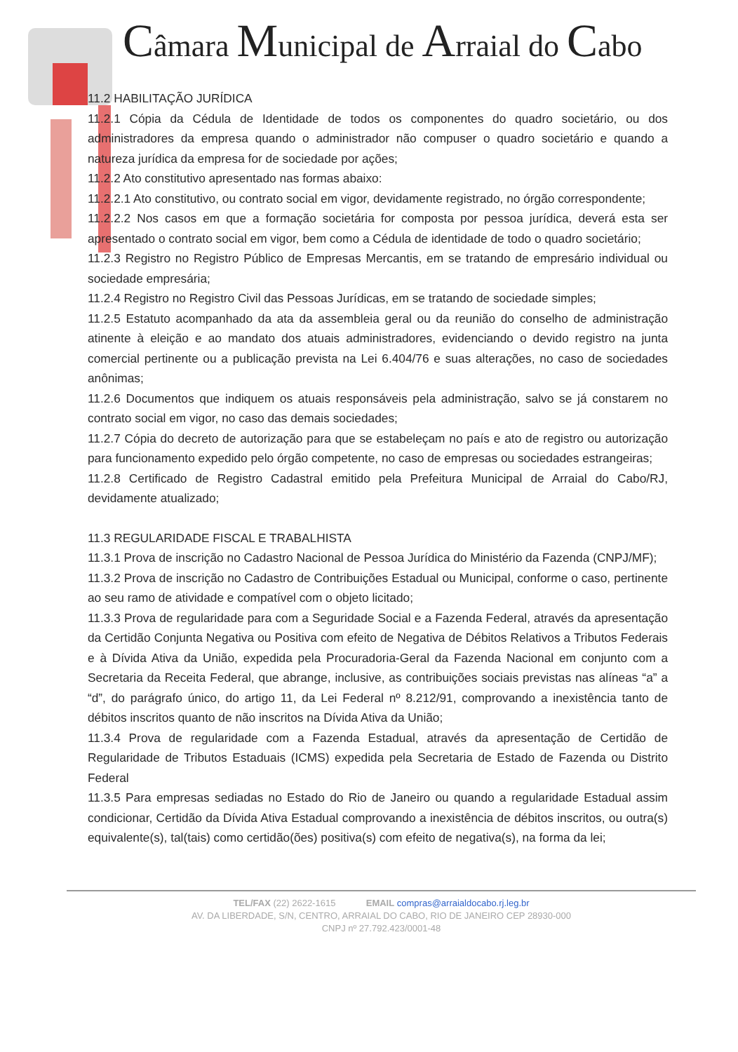Câmara Municipal de Arraial do Cabo
11.2 HABILITAÇÃO JURÍDICA
11.2.1 Cópia da Cédula de Identidade de todos os componentes do quadro societário, ou dos administradores da empresa quando o administrador não compuser o quadro societário e quando a natureza jurídica da empresa for de sociedade por ações;
11.2.2 Ato constitutivo apresentado nas formas abaixo:
11.2.2.1 Ato constitutivo, ou contrato social em vigor, devidamente registrado, no órgão correspondente;
11.2.2.2 Nos casos em que a formação societária for composta por pessoa jurídica, deverá esta ser apresentado o contrato social em vigor, bem como a Cédula de identidade de todo o quadro societário;
11.2.3 Registro no Registro Público de Empresas Mercantis, em se tratando de empresário individual ou sociedade empresária;
11.2.4 Registro no Registro Civil das Pessoas Jurídicas, em se tratando de sociedade simples;
11.2.5 Estatuto acompanhado da ata da assembleia geral ou da reunião do conselho de administração atinente à eleição e ao mandato dos atuais administradores, evidenciando o devido registro na junta comercial pertinente ou a publicação prevista na Lei 6.404/76 e suas alterações, no caso de sociedades anônimas;
11.2.6 Documentos que indiquem os atuais responsáveis pela administração, salvo se já constarem no contrato social em vigor, no caso das demais sociedades;
11.2.7 Cópia do decreto de autorização para que se estabeleçam no país e ato de registro ou autorização para funcionamento expedido pelo órgão competente, no caso de empresas ou sociedades estrangeiras;
11.2.8 Certificado de Registro Cadastral emitido pela Prefeitura Municipal de Arraial do Cabo/RJ, devidamente atualizado;
11.3 REGULARIDADE FISCAL E TRABALHISTA
11.3.1 Prova de inscrição no Cadastro Nacional de Pessoa Jurídica do Ministério da Fazenda (CNPJ/MF);
11.3.2 Prova de inscrição no Cadastro de Contribuições Estadual ou Municipal, conforme o caso, pertinente ao seu ramo de atividade e compatível com o objeto licitado;
11.3.3 Prova de regularidade para com a Seguridade Social e a Fazenda Federal, através da apresentação da Certidão Conjunta Negativa ou Positiva com efeito de Negativa de Débitos Relativos a Tributos Federais e à Dívida Ativa da União, expedida pela Procuradoria-Geral da Fazenda Nacional em conjunto com a Secretaria da Receita Federal, que abrange, inclusive, as contribuições sociais previstas nas alíneas “a” a “d”, do parágrafo único, do artigo 11, da Lei Federal nº 8.212/91, comprovando a inexistência tanto de débitos inscritos quanto de não inscritos na Dívida Ativa da União;
11.3.4 Prova de regularidade com a Fazenda Estadual, através da apresentação de Certidão de Regularidade de Tributos Estaduais (ICMS) expedida pela Secretaria de Estado de Fazenda ou Distrito Federal
11.3.5 Para empresas sediadas no Estado do Rio de Janeiro ou quando a regularidade Estadual assim condicionar, Certidão da Dívida Ativa Estadual comprovando a inexistência de débitos inscritos, ou outra(s) equivalente(s), tal(tais) como certidão(ões) positiva(s) com efeito de negativa(s), na forma da lei;
TEL/FAX (22) 2622-1615 EMAIL compras@arraialdocabo.rj.leg.br
AV. DA LIBERDADE, S/N, CENTRO, ARRAIAL DO CABO, RIO DE JANEIRO CEP 28930-000
CNPJ nº 27.792.423/0001-48